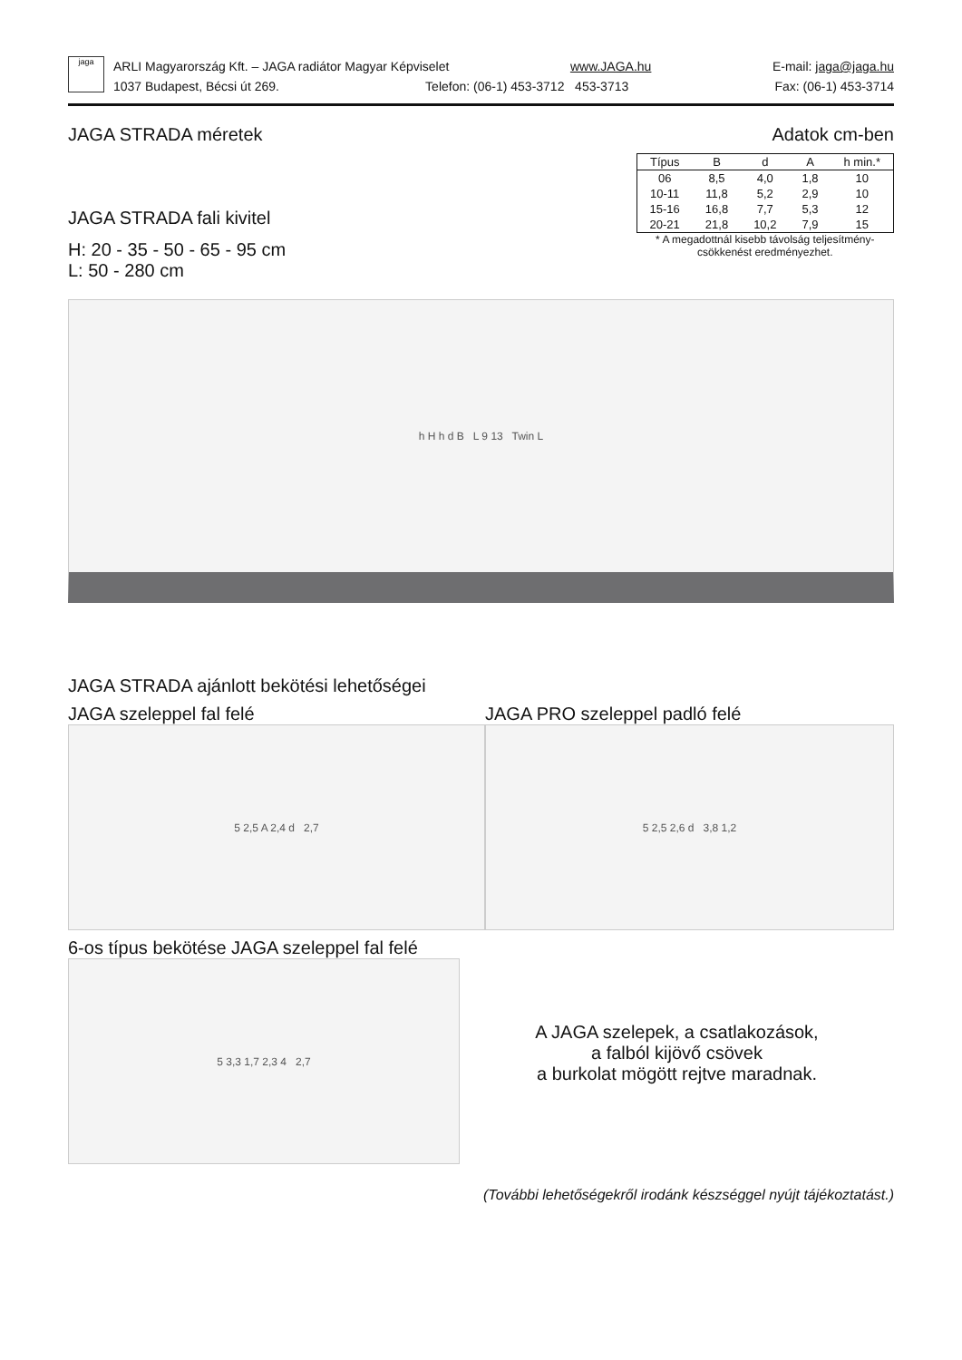jaga
ARLI Magyarország Kft. – JAGA radiátor Magyar Képviselet www.JAGA.hu E-mail: jaga@jaga.hu
1037 Budapest, Bécsi út 269. Telefon: (06-1) 453-3712 453-3713 Fax: (06-1) 453-3714
JAGA STRADA méretek Adatok cm-ben
JAGA STRADA fali kivitel
H: 20 - 35 - 50 - 65 - 95 cm
L: 50 - 280 cm
| Típus | B | d | A | h min.* |
| --- | --- | --- | --- | --- |
| 06 | 8,5 | 4,0 | 1,8 | 10 |
| 10-11 | 11,8 | 5,2 | 2,9 | 10 |
| 15-16 | 16,8 | 7,7 | 5,3 | 12 |
| 20-21 | 21,8 | 10,2 | 7,9 | 15 |
* A megadottnál kisebb távolság teljesítmény-
csökkenést eredményezhet.
h H h d B L 9 13 Twin L
JAGA STRADA ajánlott bekötési lehetőségei
JAGA szeleppel fal felé
5 2,5 A 2,4 d 2,7
JAGA PRO szeleppel padló felé
5 2,5 2,6 d 3,8 1,2
6-os típus bekötése JAGA szeleppel fal felé
5 3,3 1,7 2,3 4 2,7
A JAGA szelepek, a csatlakozások,
a falból kijövő csövek
a burkolat mögött rejtve maradnak.
(További lehetőségekről irodánk készséggel nyújt tájékoztatást.)